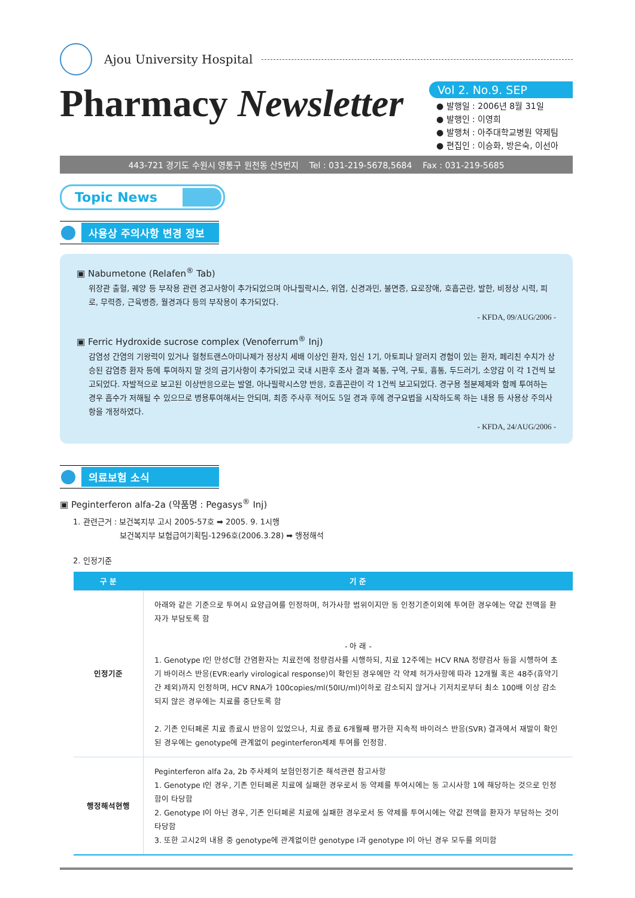Ajou University Hospital
Pharmacy Newsletter
Vol 2. No.9. SEP
● 발행일 : 2006년 8월 31일
● 발행인 : 이영희
● 발행처 : 아주대학교병원 약제팀
● 편집인 : 이승화, 방은숙, 이선아
443-721 경기도 수원시 영통구 원천동 산5번지 Tel : 031-219-5678,5684 Fax : 031-219-5685
Topic News
사용상 주의사항 변경 정보
▣ Nabumetone (Relafen<sup>®</sup> Tab)
위장관 출혈, 궤양 등 부작용 관련 경고사항이 추가되었으며 아나필락시스, 위염, 신경과민, 불면증, 요로장애, 호흡곤란, 발한, 비정상 시력, 피로, 무력증, 근육병증, 월경과다 등의 부작용이 추가되었다.
- KFDA, 09/AUG/2006 -
▣ Ferric Hydroxide sucrose complex (Venoferrum<sup>®</sup> Inj)
감염성 간염의 기왕력이 있거나 혈청트랜스아미나제가 정상치 세배 이상인 환자, 임신 1기, 아토피나 알러지 경험이 있는 환자, 페리친 수치가 상승된 감염증 환자 등에 투여하지 말 것의 금기사항이 추가되었고 국내 시판후 조사 결과 복통, 구역, 구토, 흉통, 두드러기, 소양감 이 각 1건씩 보고되었다. 자발적으로 보고된 이상반응으로는 발열, 아나필락시스양 반응, 호흡곤란이 각 1건씩 보고되었다. 경구용 철분제제와 함께 투여하는 경우 흡수가 저해될 수 있으므로 병용투여해서는 안되며, 최종 주사후 적어도 5일 경과 후에 경구요법을 시작하도록 하는 내용 등 사용상 주의사항을 개정하였다.
- KFDA, 24/AUG/2006 -
의료보험 소식
▣ Peginterferon alfa-2a (약품명 : Pegasys<sup>®</sup> Inj)
1. 관련근거 : 보건복지부 고시 2005-57호 ➡ 2005. 9. 1시행
보건복지부 보험급여기획팀-1296호(2006.3.28) ➡ 행정해석
2. 인정기준
| 구 분 | 기 준 |
| --- | --- |
| 인정기준 | 아래와 같은 기준으로 투여시 요양급여를 인정하며, 허가사항 범위이지만 동 인정기준이외에 투여한 경우에는 약값 전액을 환자가 부담토록 함 - 아 래 - 1. Genotype Ⅰ인 만성C형 간염환자는 치료전에 정량검사를 시행하되, 치료 12주에는 HCV RNA 정량검사 등을 시행하여 초기 바이러스 반응(EVR:early virological response)이 확인된 경우에만 각 약제 허가사항에 따라 12개월 혹은 48주(휴약기간 제외)까지 인정하며, HCV RNA가 100copies/ml(50IU/ml)이하로 감소되지 않거나 기저치로부터 최소 100배 이상 감소되지 않은 경우에는 치료를 중단토록 함 2. 기존 인터페론 치료 종료시 반응이 있었으나, 치료 종료 6개월째 평가한 지속적 바이러스 반응(SVR) 결과에서 재발이 확인된 경우에는 genotype에 관계없이 peginterferon제제 투여를 인정함. |
| 행정해석현행 | Peginterferon alfa 2a, 2b 주사제의 보험인정기준 해석관련 참고사항 1. Genotype Ⅰ인 경우, 기존 인터페론 치료에 실패한 경우로서 동 약제를 투여시에는 동 고시사항 1에 해당하는 것으로 인정함이 타당함 2. Genotype Ⅰ이 아닌 경우, 기존 인터페론 치료에 실패한 경우로서 동 약제를 투여시에는 약값 전액을 환자가 부담하는 것이 타당함 3. 또한 고시2의 내용 중 genotype에 관계없이란 genotype Ⅰ과 genotype Ⅰ이 아닌 경우 모두를 의미함 |